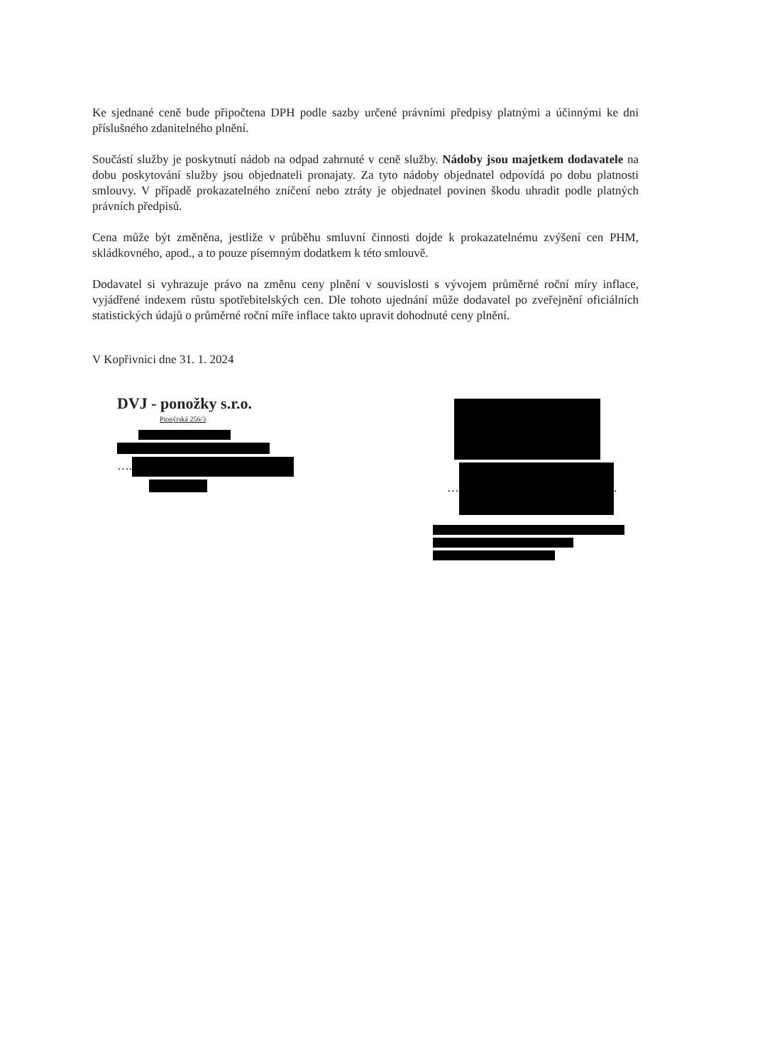Ke sjednané ceně bude připočtena DPH podle sazby určené právními předpisy platnými a účinnými ke dni příslušného zdanitelného plnění.
Součástí služby je poskytnutí nádob na odpad zahrnuté v ceně služby. Nádoby jsou majetkem dodavatele na dobu poskytování služby jsou objednateli pronajaty. Za tyto nádoby objednatel odpovídá po dobu platnosti smlouvy. V případě prokazatelného zničení nebo ztráty je objednatel povinen škodu uhradit podle platných právních předpisů.
Cena může být změněna, jestliže v průběhu smluvní činnosti dojde k prokazatelnému zvýšení cen PHM, skládkovného, apod., a to pouze písemným dodatkem k této smlouvě.
Dodavatel si vyhrazuje právo na změnu ceny plnění v souvislosti s vývojem průměrné roční míry inflace, vyjádřené indexem růstu spotřebitelských cen. Dle tohoto ujednání může dodavatel po zveřejnění oficiálních statistických údajů o průměrné roční míře inflace takto upravit dohodnuté ceny plnění.
V Kopřivnici dne 31. 1. 2024
DVJ - ponožky s.r.o.
Pionýrská 256/3
….
… .